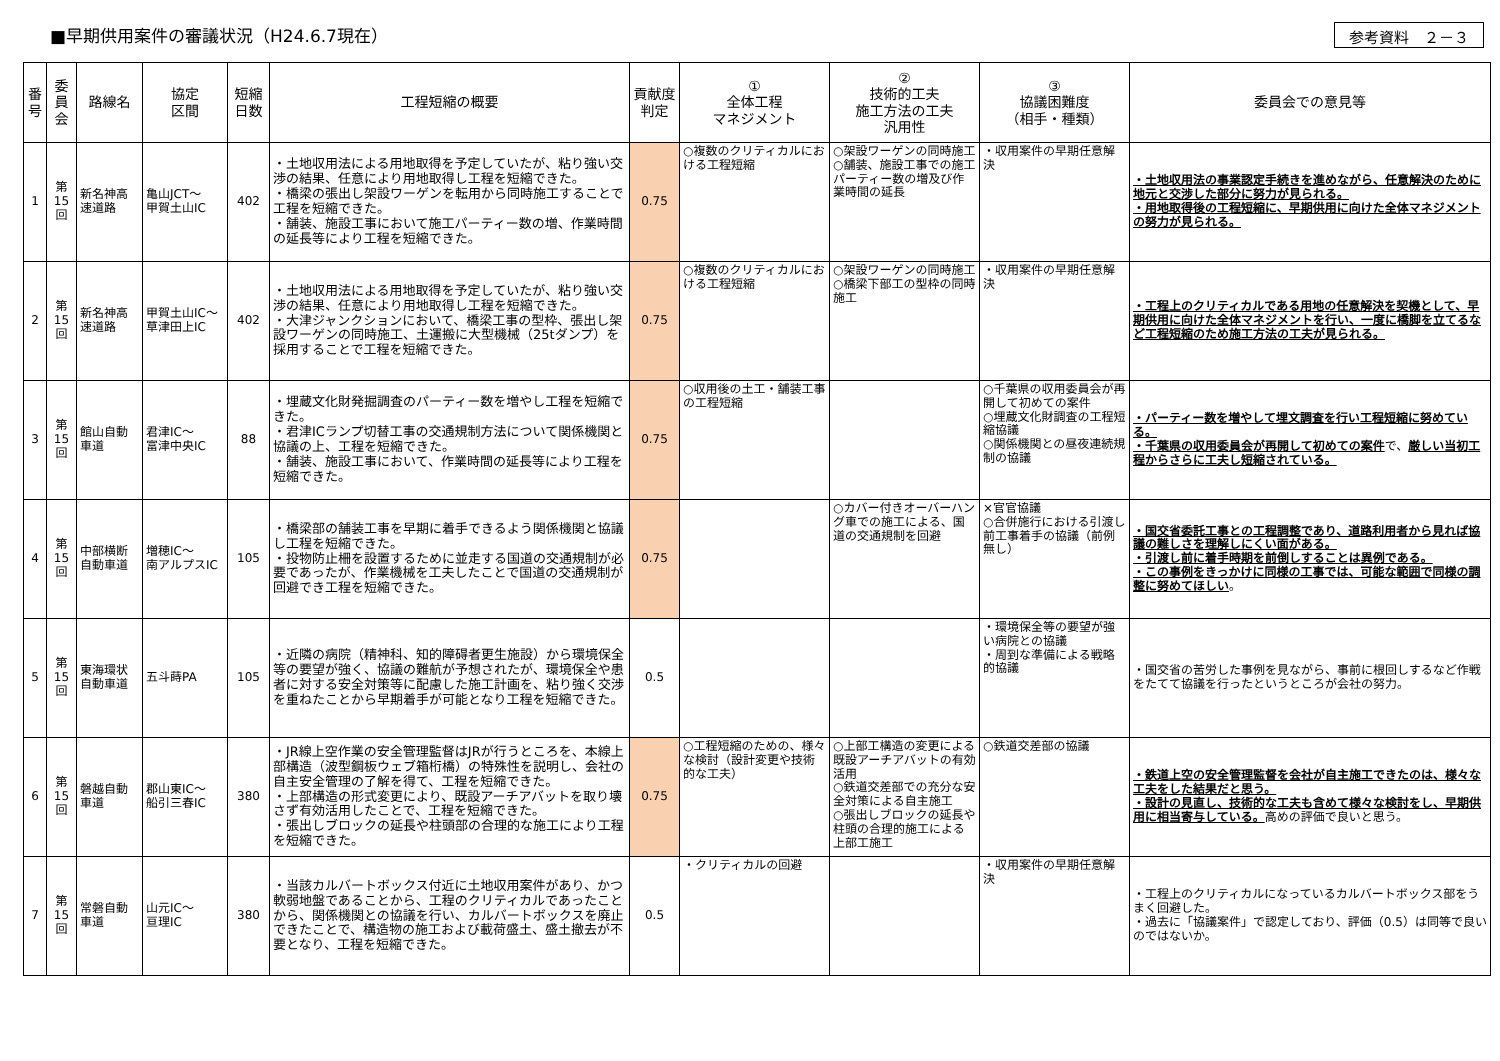■早期供用案件の審議状況（H24.6.7現在）
参考資料　２－３
| 番号 | 委員会 | 路線名 | 協定 区間 | 短縮 日数 | 工程短縮の概要 | 貢献度 判定 | ① 全体工程 マネジメント | ② 技術的工夫 施工方法の工夫 汎用性 | ③ 協議困難度 （相手・種類） | 委員会での意見等 |
| --- | --- | --- | --- | --- | --- | --- | --- | --- | --- | --- |
| 1 | 第15回 | 新名神高速道路 | 亀山JCT～ 甲賀土山IC | 402 | ・土地収用法による用地取得を予定していたが、粘り強い交渉の結果、任意により用地取得し工程を短縮できた。 ・橋梁の張出し架設ワーゲンを転用から同時施工することで工程を短縮できた。 ・舗装、施設工事において施工パーティー数の増、作業時間の延長等により工程を短縮できた。 | 0.75 | ○複数のクリティカルにおける工程短縮 | ○架設ワーゲンの同時施工 ○舗装、施設工事での施工パーティー数の増及び作業時間の延長 | ・収用案件の早期任意解決 | ・土地収用法の事業認定手続きを進めながら、任意解決のために地元と交渉した部分に努力が見られる。 ・用地取得後の工程短縮に、早期供用に向けた全体マネジメントの努力が見られる。 |
| 2 | 第15回 | 新名神高速道路 | 甲賀土山IC～ 草津田上IC | 402 | ・土地収用法による用地取得を予定していたが、粘り強い交渉の結果、任意により用地取得し工程を短縮できた。 ・大津ジャンクションにおいて、橋梁工事の型枠、張出し架設ワーゲンの同時施工、土運搬に大型機械（25tダンプ）を採用することで工程を短縮できた。 | 0.75 | ○複数のクリティカルにおける工程短縮 | ○架設ワーゲンの同時施工 ○橋梁下部工の型枠の同時施工 | ・収用案件の早期任意解決 | ・工程上のクリティカルである用地の任意解決を契機として、早期供用に向けた全体マネジメントを行い、一度に橋脚を立てるなど工程短縮のため施工方法の工夫が見られる。 |
| 3 | 第15回 | 館山自動車道 | 君津IC～ 富津中央IC | 88 | ・埋蔵文化財発掘調査のパーティー数を増やし工程を短縮できた。 ・君津ICランプ切替工事の交通規制方法について関係機関と協議の上、工程を短縮できた。 ・舗装、施設工事において、作業時間の延長等により工程を短縮できた。 | 0.75 | ○収用後の土工・舗装工事の工程短縮 | | ○千葉県の収用委員会が再開して初めての案件 ○埋蔵文化財調査の工程短縮協議 ○関係機関との昼夜連続規制の協議 | ・パーティー数を増やして埋文調査を行い工程短縮に努めている。 ・千葉県の収用委員会が再開して初めての案件 で、 厳しい当初工程からさらに工夫し短縮されている。 |
| 4 | 第15回 | 中部横断自動車道 | 増穂IC～ 南アルプスIC | 105 | ・橋梁部の舗装工事を早期に着手できるよう関係機関と協議し工程を短縮できた。 ・投物防止柵を設置するために並走する国道の交通規制が必要であったが、作業機械を工夫したことで国道の交通規制が回避でき工程を短縮できた。 | 0.75 | | ○カバー付きオーバーハング車での施工による、国道の交通規制を回避 | ×官官協議 ○合併施行における引渡し前工事着手の協議（前例無し） | ・国交省委託工事との工程調整であり、道路利用者から見れば協議の難しさを理解しにくい面がある。 ・引渡し前に着手時期を前倒しすることは異例である。 ・この事例をきっかけに同様の工事では、可能な範囲で同様の調整に努めてほしい 。 |
| 5 | 第15回 | 東海環状自動車道 | 五斗蒔PA | 105 | ・近隣の病院（精神科、知的障碍者更生施設）から環境保全等の要望が強く、協議の難航が予想されたが、環境保全や患者に対する安全対策等に配慮した施工計画を、粘り強く交渉を重ねたことから早期着手が可能となり工程を短縮できた。 | 0.5 | | | ・環境保全等の要望が強い病院との協議 ・周到な準備による戦略的協議 | ・国交省の苦労した事例を見ながら、事前に根回しするなど作戦をたてて協議を行ったというところが会社の努力。 |
| 6 | 第15回 | 磐越自動車道 | 郡山東IC～ 船引三春IC | 380 | ・JR線上空作業の安全管理監督はJRが行うところを、本線上部構造（波型鋼板ウェブ箱桁橋）の特殊性を説明し、会社の自主安全管理の了解を得て、工程を短縮できた。 ・上部構造の形式変更により、既設アーチアバットを取り壊さず有効活用したことで、工程を短縮できた。 ・張出しブロックの延長や柱頭部の合理的な施工により工程を短縮できた。 | 0.75 | ○工程短縮のための、様々な検討（設計変更や技術的な工夫） | ○上部工構造の変更による既設アーチアバットの有効活用 ○鉄道交差部での充分な安全対策による自主施工 ○張出しブロックの延長や柱頭の合理的施工による上部工施工 | ○鉄道交差部の協議 | ・鉄道上空の安全管理監督を会社が自主施工できたのは、様々な工夫をした結果だと思う。 ・設計の見直し、技術的な工夫も含めて様々な検討をし、早期供用に相当寄与している。 高めの評価で良いと思う。 |
| 7 | 第15回 | 常磐自動車道 | 山元IC～ 亘理IC | 380 | ・当該カルバートボックス付近に土地収用案件があり、かつ軟弱地盤であることから、工程のクリティカルであったことから、関係機関との協議を行い、カルバートボックスを廃止できたことで、構造物の施工および載荷盛土、盛土撤去が不要となり、工程を短縮できた。 | 0.5 | ・クリティカルの回避 | | ・収用案件の早期任意解決 | ・工程上のクリティカルになっているカルバートボックス部をうまく回避した。 ・過去に「協議案件」で認定しており、評価（0.5）は同等で良いのではないか。 |